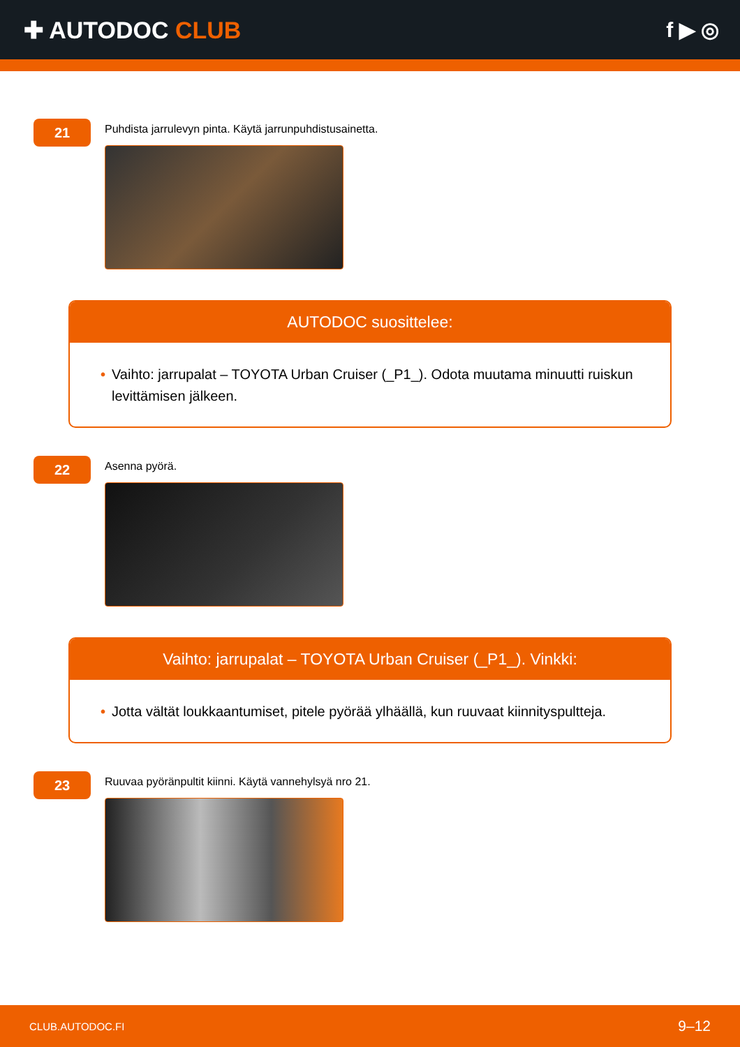✚ AUTODOC CLUB f ▶ ◎
21
Puhdista jarrulevyn pinta. Käytä jarrunpuhdistusainetta.
AUTODOC suosittelee:
• Vaihto: jarrupalat – TOYOTA Urban Cruiser (_P1_). Odota muutama minuutti ruiskun levittämisen jälkeen.
22
Asenna pyörä.
Vaihto: jarrupalat – TOYOTA Urban Cruiser (_P1_). Vinkki:
• Jotta vältät loukkaantumiset, pitele pyörää ylhäällä, kun ruuvaat kiinnityspultteja.
23
Ruuvaa pyöränpultit kiinni. Käytä vannehylsyä nro 21.
CLUB.AUTODOC.FI 9–12